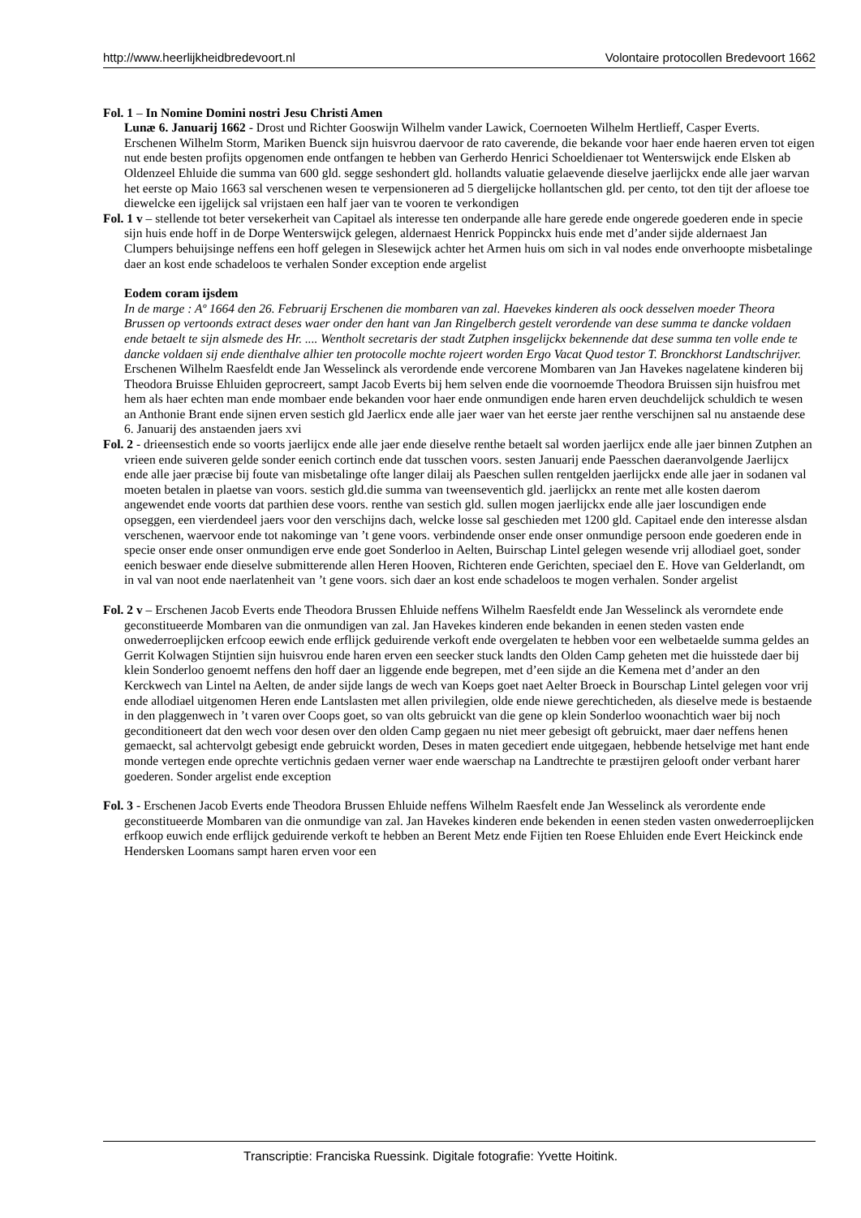http://www.heerlijkheidbredevoort.nl Volontaire protocollen Bredevoort 1662
Fol. 1 – In Nomine Domini nostri Jesu Christi Amen
Lunæ 6. Januarij 1662 - Drost und Richter Gooswijn Wilhelm vander Lawick, Coernoeten Wilhelm Hertlieff, Casper Everts.
Erschenen Wilhelm Storm, Mariken Buenck sijn huisvrou daervoor de rato caverende, die bekande voor haer ende haeren erven tot eigen nut ende besten profijts opgenomen ende ontfangen te hebben van Gerherdo Henrici Schoeldienaer tot Wenterswijck ende Elsken ab Oldenzeel Ehluide die summa van 600 gld. segge seshondert gld. hollandts valuatie gelaevende dieselve jaerlijckx ende alle jaer warvan het eerste op Maio 1663 sal verschenen wesen te verpensioneren ad 5 diergelijcke hollantschen gld. per cento, tot den tijt der afloese toe diewelcke een ijgelijck sal vrijstaen een half jaer van te vooren te verkondigen
Fol. 1 v – stellende tot beter versekerheit van Capitael als interesse ten onderpande alle hare gerede ende ongerede goederen ende in specie sijn huis ende hoff in de Dorpe Wenterswijck gelegen, aldernaest Henrick Poppinckx huis ende met d’ander sijde aldernaest Jan Clumpers behuijsinge neffens een hoff gelegen in Slesewijck achter het Armen huis om sich in val nodes ende onverhoopte misbetalinge daer an kost ende schadeloos te verhalen Sonder exception ende argelist
Eodem coram ijsdem
In de marge : Aº 1664 den 26. Februarij Erschenen die mombaren van zal. Haevekes kinderen als oock desselven moeder Theora Brussen op vertoonds extract deses waer onder den hant van Jan Ringelberch gestelt verordende van dese summa te dancke voldaen ende betaelt te sijn alsmede des Hr. .... Wentholt secretaris der stadt Zutphen insgelijckx bekennende dat dese summa ten volle ende te dancke voldaen sij ende dienthalve alhier ten protocolle mochte rojeert worden Ergo Vacat Quod testor T. Bronckhorst Landtschrijver.
Erschenen Wilhelm Raesfeldt ende Jan Wesselinck als verordende ende vercorene Mombaren van Jan Havekes nagelatene kinderen bij Theodora Bruisse Ehluiden geprocreert, sampt Jacob Everts bij hem selven ende die voornoemde Theodora Bruissen sijn huisfrou met hem als haer echten man ende mombaer ende bekanden voor haer ende onmundigen ende haren erven deuchdelijck schuldich te wesen an Anthonie Brant ende sijnen erven sestich gld Jaerlicx ende alle jaer waer van het eerste jaer renthe verschijnen sal nu anstaende dese 6. Januarij des anstaenden jaers xvi
Fol. 2 - drieensestich ende so voorts jaerlijcx ende alle jaer ende dieselve renthe betaelt sal worden jaerlijcx ende alle jaer binnen Zutphen an vrieen ende suiveren gelde sonder eenich cortinch ende dat tusschen voors. sesten Januarij ende Paesschen daeranvolgende Jaerlijcx ende alle jaer præcise bij foute van misbetalinge ofte langer dilaij als Paeschen sullen rentgelden jaerlijckx ende alle jaer in sodanen val moeten betalen in plaetse van voors. sestich gld.die summa van tweenseventich gld. jaerlijckx an rente met alle kosten daerom angewendet ende voorts dat parthien dese voors. renthe van sestich gld. sullen mogen jaerlijckx ende alle jaer loscundigen ende opseggen, een vierdendeel jaers voor den verschijns dach, welcke losse sal geschieden met 1200 gld. Capitael ende den interesse alsdan verschenen, waervoor ende tot nakominge van ’t gene voors. verbindende onser ende onser onmundige persoon ende goederen ende in specie onser ende onser onmundigen erve ende goet Sonderloo in Aelten, Buirschap Lintel gelegen wesende vrij allodiael goet, sonder eenich beswaer ende dieselve submitterende allen Heren Hooven, Richteren ende Gerichten, speciael den E. Hove van Gelderlandt, om in val van noot ende naerlatenheit van ’t gene voors. sich daer an kost ende schadeloos te mogen verhalen. Sonder argelist
Fol. 2 v – Erschenen Jacob Everts ende Theodora Brussen Ehluide neffens Wilhelm Raesfeldt ende Jan Wesselinck als verorndete ende geconstitueerde Mombaren van die onmundigen van zal. Jan Havekes kinderen ende bekanden in eenen steden vasten ende onwederroeplijcken erfcoop eewich ende erflijck geduirende verkoft ende overgelaten te hebben voor een welbetaelde summa geldes an Gerrit Kolwagen Stijntien sijn huisvrou ende haren erven een seecker stuck landts den Olden Camp geheten met die huisstede daer bij klein Sonderloo genoemt neffens den hoff daer an liggende ende begrepen, met d’een sijde an die Kemena met d’ander an den Kerckwech van Lintel na Aelten, de ander sijde langs de wech van Koeps goet naet Aelter Broeck in Bourschap Lintel gelegen voor vrij ende allodiael uitgenomen Heren ende Lantslasten met allen privilegien, olde ende niewe gerechticheden, als dieselve mede is bestaende in den plaggenwech in ’t varen over Coops goet, so van olts gebruickt van die gene op klein Sonderloo woonachtich waer bij noch geconditioneert dat den wech voor desen over den olden Camp gegaen nu niet meer gebesigt oft gebruickt, maer daer neffens henen gemaeckt, sal achtervolgt gebesigt ende gebruickt worden, Deses in maten gecediert ende uitgegaen, hebbende hetselvige met hant ende monde vertegen ende oprechte vertichnis gedaen verner waer ende waerschap na Landtrechte te præstijren gelooft onder verbant harer goederen. Sonder argelist ende exception
Fol. 3 - Erschenen Jacob Everts ende Theodora Brussen Ehluide neffens Wilhelm Raesfelt ende Jan Wesselinck als verordente ende geconstitueerde Mombaren van die onmundige van zal. Jan Havekes kinderen ende bekenden in eenen steden vasten onwederroeplijcken erfkoop euwich ende erflijck geduirende verkoft te hebben an Berent Metz ende Fijtien ten Roese Ehluiden ende Evert Heickinck ende Hendersken Loomans sampt haren erven voor een
Transcriptie: Franciska Ruessink. Digitale fotografie: Yvette Hoitink.